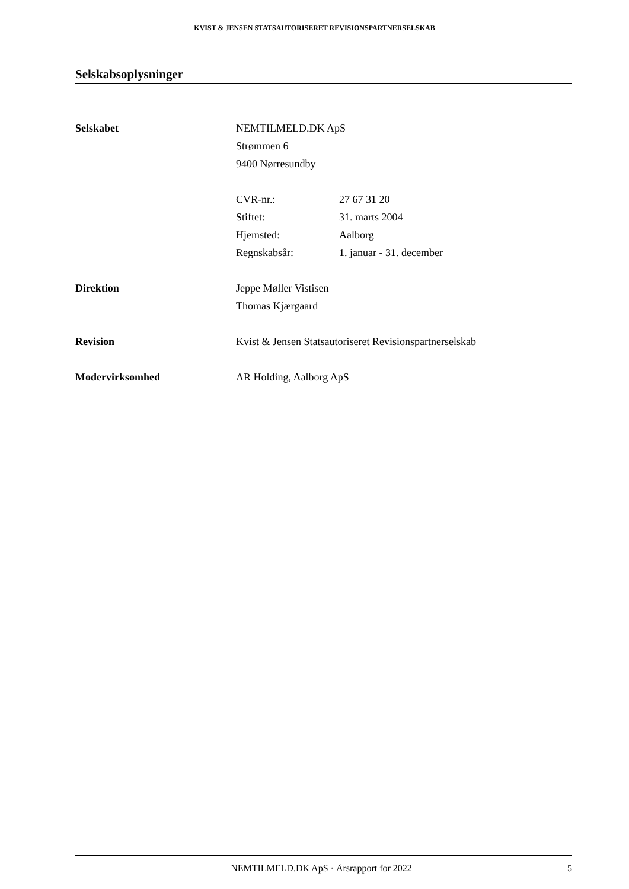KVIST & JENSEN STATSAUTORISERET REVISIONSPARTNERSELSKAB
Selskabsoplysninger
Selskabet NEMTILMELD.DK ApS
Strømmen 6
9400 Nørresundby
CVR-nr.: 27 67 31 20
Stiftet: 31. marts 2004
Hjemsted: Aalborg
Regnskabsår: 1. januar - 31. december
Direktion Jeppe Møller Vistisen
Thomas Kjærgaard
Revision Kvist & Jensen Statsautoriseret Revisionspartnerselskab
Modervirksomhed AR Holding, Aalborg ApS
NEMTILMELD.DK ApS · Årsrapport for 2022
5